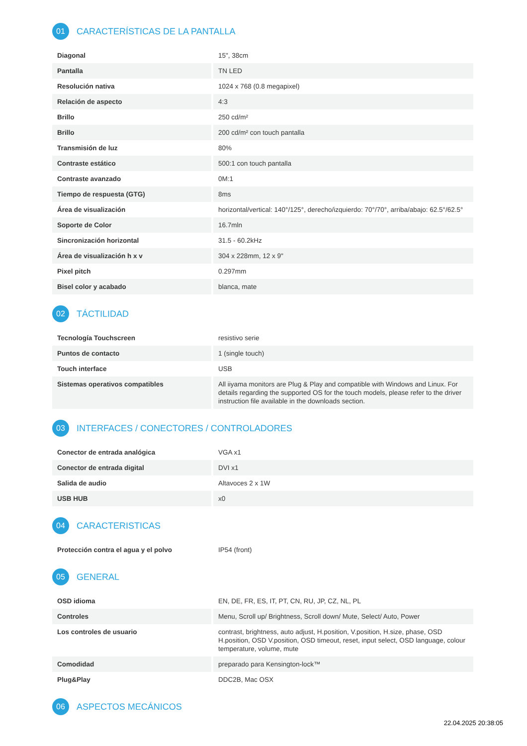01 CARACTERÍSTICAS DE LA PANTALLA
| Diagonal | 15", 38cm |
| Pantalla | TN LED |
| Resolución nativa | 1024 x 768 (0.8 megapixel) |
| Relación de aspecto | 4:3 |
| Brillo | 250 cd/m² |
| Brillo | 200 cd/m² con touch pantalla |
| Transmisión de luz | 80% |
| Contraste estático | 500:1 con touch pantalla |
| Contraste avanzado | 0M:1 |
| Tiempo de respuesta (GTG) | 8ms |
| Área de visualización | horizontal/vertical: 140°/125°, derecho/izquierdo: 70°/70°, arriba/abajo: 62.5°/62.5° |
| Soporte de Color | 16.7mln |
| Sincronización horizontal | 31.5 - 60.2kHz |
| Área de visualización h x v | 304 x 228mm, 12 x 9" |
| Pixel pitch | 0.297mm |
| Bisel color y acabado | blanca, mate |
02 TÁCTILIDAD
| Tecnología Touchscreen | resistivo serie |
| Puntos de contacto | 1 (single touch) |
| Touch interface | USB |
| Sistemas operativos compatibles | All iiyama monitors are Plug & Play and compatible with Windows and Linux. For details regarding the supported OS for the touch models, please refer to the driver instruction file available in the downloads section. |
03 INTERFACES / CONECTORES / CONTROLADORES
| Conector de entrada analógica | VGA x1 |
| Conector de entrada digital | DVI x1 |
| Salida de audio | Altavoces 2 x 1W |
| USB HUB | x0 |
04 CARACTERISTICAS
| Protección contra el agua y el polvo | IP54 (front) |
05 GENERAL
| OSD idioma | EN, DE, FR, ES, IT, PT, CN, RU, JP, CZ, NL, PL |
| Controles | Menu, Scroll up/ Brightness, Scroll down/ Mute, Select/ Auto, Power |
| Los controles de usuario | contrast, brightness, auto adjust, H.position, V.position, H.size, phase, OSD H.position, OSD V.position, OSD timeout, reset, input select, OSD language, colour temperature, volume, mute |
| Comodidad | preparado para Kensington-lock™ |
| Plug&Play | DDC2B, Mac OSX |
06 ASPECTOS MECÁNICOS
22.04.2025 20:38:05